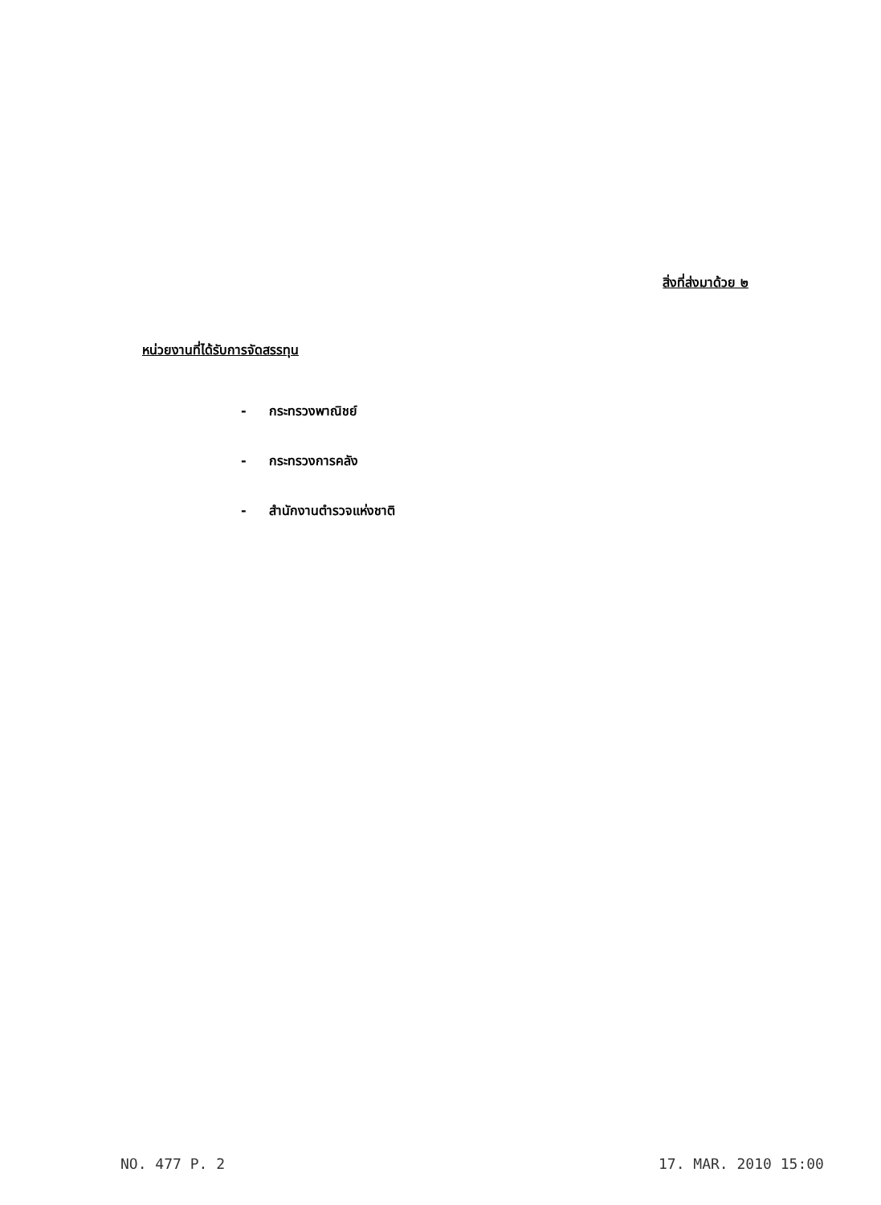สิ่งที่ส่งมาด้วย ๒
หน่วยงานที่ได้รับการจัดสรรทุน
- กระทรวงพาณิชย์
- กระทรวงการคลัง
- สำนักงานตำรวจแห่งชาติ
NO. 477 P. 2 17. MAR. 2010 15:00